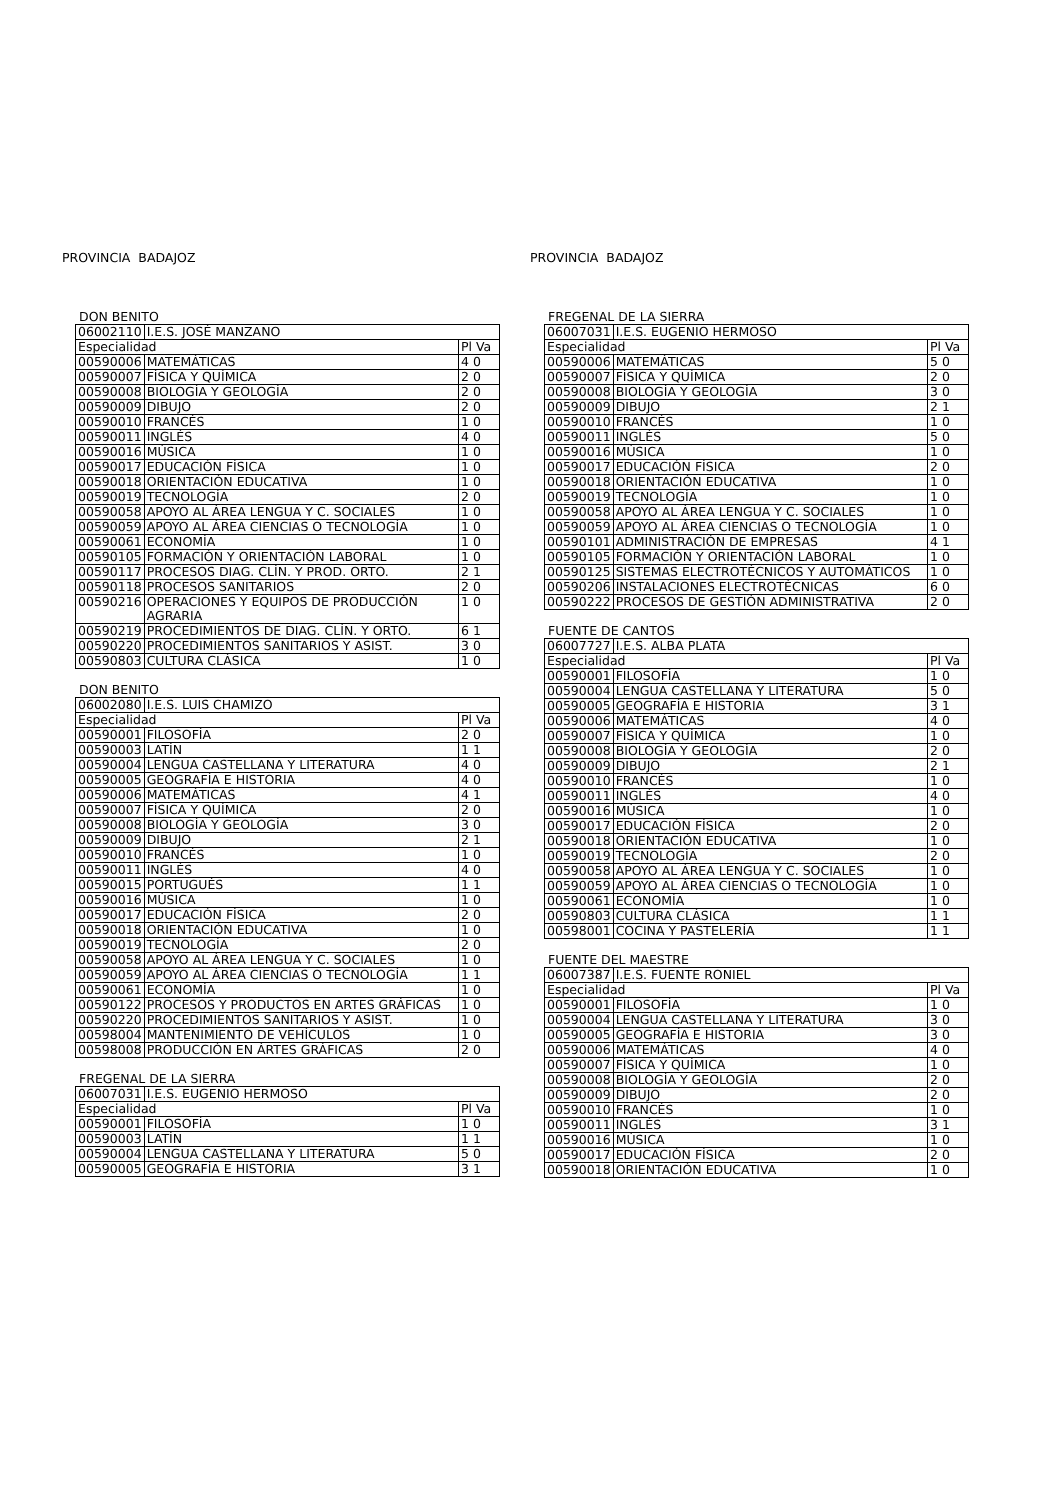PROVINCIA BADAJOZ
DON BENITO
| 06002110 | I.E.S. JOSÉ MANZANO | |
| Especialidad | | Pl Va |
| 00590006 | MATEMÁTICAS | 4 0 |
| 00590007 | FÍSICA Y QUÍMICA | 2 0 |
| 00590008 | BIOLOGÍA Y GEOLOGÍA | 2 0 |
| 00590009 | DIBUJO | 2 0 |
| 00590010 | FRANCÉS | 1 0 |
| 00590011 | INGLÉS | 4 0 |
| 00590016 | MÚSICA | 1 0 |
| 00590017 | EDUCACIÓN FÍSICA | 1 0 |
| 00590018 | ORIENTACIÓN EDUCATIVA | 1 0 |
| 00590019 | TECNOLOGÍA | 2 0 |
| 00590058 | APOYO AL ÁREA LENGUA Y C. SOCIALES | 1 0 |
| 00590059 | APOYO AL ÁREA CIENCIAS O TECNOLOGÍA | 1 0 |
| 00590061 | ECONOMÍA | 1 0 |
| 00590105 | FORMACIÓN Y ORIENTACIÓN LABORAL | 1 0 |
| 00590117 | PROCESOS DIAG. CLÍN. Y PROD. ORTO. | 2 1 |
| 00590118 | PROCESOS SANITARIOS | 2 0 |
| 00590216 | OPERACIONES Y EQUIPOS DE PRODUCCIÓN AGRARIA | 1 0 |
| 00590219 | PROCEDIMIENTOS DE DIAG. CLÍN. Y ORTO. | 6 1 |
| 00590220 | PROCEDIMIENTOS SANITARIOS Y ASIST. | 3 0 |
| 00590803 | CULTURA CLÁSICA | 1 0 |
DON BENITO
| 06002080 | I.E.S. LUIS CHAMIZO | |
| Especialidad | | Pl Va |
| 00590001 | FILOSOFÍA | 2 0 |
| 00590003 | LATÍN | 1 1 |
| 00590004 | LENGUA CASTELLANA Y LITERATURA | 4 0 |
| 00590005 | GEOGRAFÍA E HISTORIA | 4 0 |
| 00590006 | MATEMÁTICAS | 4 1 |
| 00590007 | FÍSICA Y QUÍMICA | 2 0 |
| 00590008 | BIOLOGÍA Y GEOLOGÍA | 3 0 |
| 00590009 | DIBUJO | 2 1 |
| 00590010 | FRANCÉS | 1 0 |
| 00590011 | INGLÉS | 4 0 |
| 00590015 | PORTUGUÉS | 1 1 |
| 00590016 | MÚSICA | 1 0 |
| 00590017 | EDUCACIÓN FÍSICA | 2 0 |
| 00590018 | ORIENTACIÓN EDUCATIVA | 1 0 |
| 00590019 | TECNOLOGÍA | 2 0 |
| 00590058 | APOYO AL ÁREA LENGUA Y C. SOCIALES | 1 0 |
| 00590059 | APOYO AL ÁREA CIENCIAS O TECNOLOGÍA | 1 1 |
| 00590061 | ECONOMÍA | 1 0 |
| 00590122 | PROCESOS Y PRODUCTOS EN ARTES GRÁFICAS | 1 0 |
| 00590220 | PROCEDIMIENTOS SANITARIOS Y ASIST. | 1 0 |
| 00598004 | MANTENIMIENTO DE VEHÍCULOS | 1 0 |
| 00598008 | PRODUCCIÓN EN ÁRTES GRÁFICAS | 2 0 |
FREGENAL DE LA SIERRA
| 06007031 | I.E.S. EUGENIO HERMOSO | |
| Especialidad | | Pl Va |
| 00590001 | FILOSOFÍA | 1 0 |
| 00590003 | LATÍN | 1 1 |
| 00590004 | LENGUA CASTELLANA Y LITERATURA | 5 0 |
| 00590005 | GEOGRAFÍA E HISTORIA | 3 1 |
PROVINCIA BADAJOZ
FREGENAL DE LA SIERRA
| 06007031 | I.E.S. EUGENIO HERMOSO | |
| Especialidad | | Pl Va |
| 00590006 | MATEMÁTICAS | 5 0 |
| 00590007 | FÍSICA Y QUÍMICA | 2 0 |
| 00590008 | BIOLOGÍA Y GEOLOGÍA | 3 0 |
| 00590009 | DIBUJO | 2 1 |
| 00590010 | FRANCÉS | 1 0 |
| 00590011 | INGLÉS | 5 0 |
| 00590016 | MÚSICA | 1 0 |
| 00590017 | EDUCACIÓN FÍSICA | 2 0 |
| 00590018 | ORIENTACIÓN EDUCATIVA | 1 0 |
| 00590019 | TECNOLOGÍA | 1 0 |
| 00590058 | APOYO AL ÁREA LENGUA Y C. SOCIALES | 1 0 |
| 00590059 | APOYO AL ÁREA CIENCIAS O TECNOLOGÍA | 1 0 |
| 00590101 | ADMINISTRACIÓN DE EMPRESAS | 4 1 |
| 00590105 | FORMACIÓN Y ORIENTACIÓN LABORAL | 1 0 |
| 00590125 | SISTEMAS ELECTROTÉCNICOS Y AUTOMÁTICOS | 1 0 |
| 00590206 | INSTALACIONES ELECTROTÉCNICAS | 6 0 |
| 00590222 | PROCESOS DE GESTIÓN ADMINISTRATIVA | 2 0 |
FUENTE DE CANTOS
| 06007727 | I.E.S. ALBA PLATA | |
| Especialidad | | Pl Va |
| 00590001 | FILOSOFÍA | 1 0 |
| 00590004 | LENGUA CASTELLANA Y LITERATURA | 5 0 |
| 00590005 | GEOGRAFÍA E HISTORIA | 3 1 |
| 00590006 | MATEMÁTICAS | 4 0 |
| 00590007 | FÍSICA Y QUÍMICA | 1 0 |
| 00590008 | BIOLOGÍA Y GEOLOGÍA | 2 0 |
| 00590009 | DIBUJO | 2 1 |
| 00590010 | FRANCÉS | 1 0 |
| 00590011 | INGLÉS | 4 0 |
| 00590016 | MÚSICA | 1 0 |
| 00590017 | EDUCACIÓN FÍSICA | 2 0 |
| 00590018 | ORIENTACIÓN EDUCATIVA | 1 0 |
| 00590019 | TECNOLOGÍA | 2 0 |
| 00590058 | APOYO AL ÁREA LENGUA Y C. SOCIALES | 1 0 |
| 00590059 | APOYO AL ÁREA CIENCIAS O TECNOLOGÍA | 1 0 |
| 00590061 | ECONOMÍA | 1 0 |
| 00590803 | CULTURA CLÁSICA | 1 1 |
| 00598001 | COCINA Y PASTELERÍA | 1 1 |
FUENTE DEL MAESTRE
| 06007387 | I.E.S. FUENTE RONIEL | |
| Especialidad | | Pl Va |
| 00590001 | FILOSOFÍA | 1 0 |
| 00590004 | LENGUA CASTELLANA Y LITERATURA | 3 0 |
| 00590005 | GEOGRAFÍA E HISTORIA | 3 0 |
| 00590006 | MATEMÁTICAS | 4 0 |
| 00590007 | FÍSICA Y QUÍMICA | 1 0 |
| 00590008 | BIOLOGÍA Y GEOLOGÍA | 2 0 |
| 00590009 | DIBUJO | 2 0 |
| 00590010 | FRANCÉS | 1 0 |
| 00590011 | INGLÉS | 3 1 |
| 00590016 | MÚSICA | 1 0 |
| 00590017 | EDUCACIÓN FÍSICA | 2 0 |
| 00590018 | ORIENTACIÓN EDUCATIVA | 1 0 |